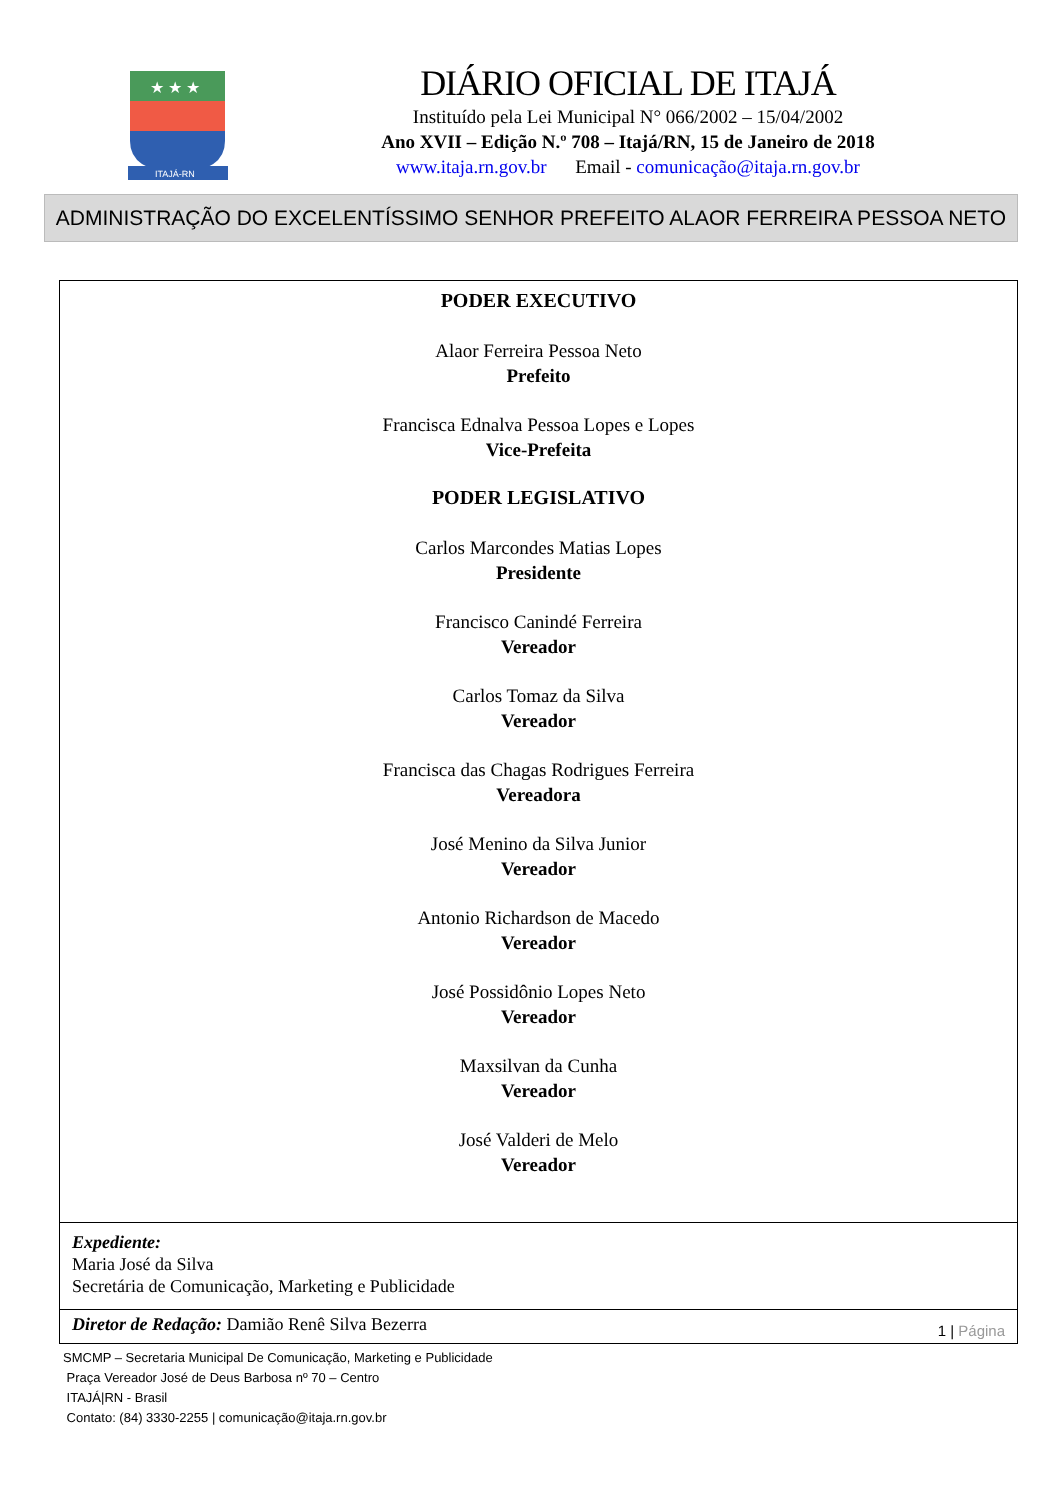★ ★ ★
ITAJÁ-RN
DIÁRIO OFICIAL DE ITAJÁ
Instituído pela Lei Municipal N° 066/2002 – 15/04/2002
Ano XVII – Edição N.º 708 – Itajá/RN, 15 de Janeiro de 2018
www.itaja.rn.gov.br Email - comunicação@itaja.rn.gov.br
ADMINISTRAÇÃO DO EXCELENTÍSSIMO SENHOR PREFEITO ALAOR FERREIRA PESSOA NETO
PODER EXECUTIVO
Alaor Ferreira Pessoa Neto
Prefeito
Francisca Ednalva Pessoa Lopes e Lopes
Vice-Prefeita
PODER LEGISLATIVO
Carlos Marcondes Matias Lopes
Presidente
Francisco Canindé Ferreira
Vereador
Carlos Tomaz da Silva
Vereador
Francisca das Chagas Rodrigues Ferreira
Vereadora
José Menino da Silva Junior
Vereador
Antonio Richardson de Macedo
Vereador
José Possidônio Lopes Neto
Vereador
Maxsilvan da Cunha
Vereador
José Valderi de Melo
Vereador
Expediente:
Maria José da Silva
Secretária de Comunicação, Marketing e Publicidade
Diretor de Redação: Damião Renê Silva Bezerra 1 | Página
SMCMP – Secretaria Municipal De Comunicação, Marketing e Publicidade
Praça Vereador José de Deus Barbosa nº 70 – Centro
ITAJÁ|RN - Brasil
Contato: (84) 3330-2255 | comunicação@itaja.rn.gov.br